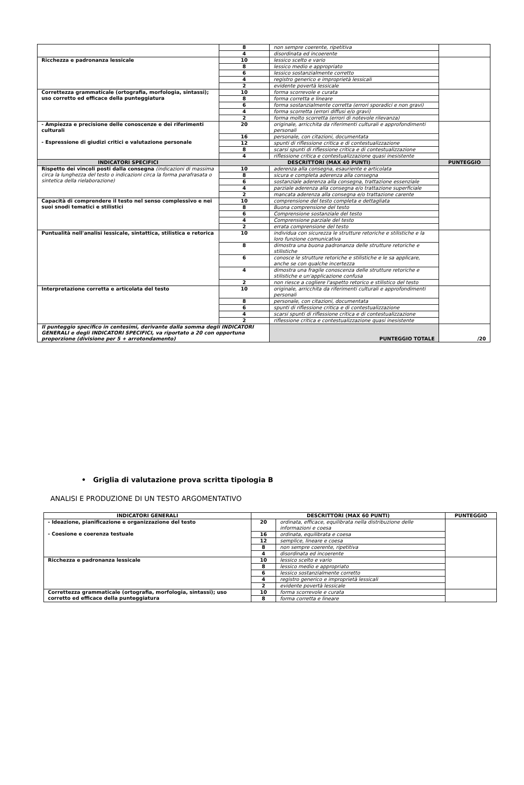| | 8 | non sempre coerente, ripetitiva | |
| | 4 | disordinata ed incoerente | |
| Ricchezza e padronanza lessicale | 10 | lessico scelto e vario | |
| | 8 | lessico medio e appropriato | |
| | 6 | lessico sostanzialmente corretto | |
| | 4 | registro generico e improprietà lessicali | |
| | 2 | evidente povertà lessicale | |
| Correttezza grammaticale (ortografia, morfologia, sintassi); uso corretto ed efficace della punteggiatura | 10 | forma scorrevole e curata | |
| | 8 | forma corretta e lineare | |
| | 6 | forma sostanzialmente corretta (errori sporadici e non gravi) | |
| | 4 | forma scorretta (errori diffusi e/o gravi) | |
| | 2 | forma molto scorretta (errori di notevole rilevanza) | |
| - Ampiezza e precisione delle conoscenze e dei riferimenti culturali - Espressione di giudizi critici e valutazione personale | 20 | originale, arricchita da riferimenti culturali e approfondimenti personali | |
| | 16 | personale, con citazioni, documentata | |
| | 12 | spunti di riflessione critica e di contestualizzazione | |
| | 8 | scarsi spunti di riflessione critica e di contestualizzazione | |
| | 4 | riflessione critica e contestualizzazione quasi inesistente | |
| INDICATORI SPECIFICI | DESCRITTORI (MAX 40 PUNTI) | | PUNTEGGIO |
| Rispetto dei vincoli posti dalla consegna (indicazioni di massima circa la lunghezza del testo o indicazioni circa la forma parafrasata o sintetica della rielaborazione) | 10 | aderenza alla consegna, esauriente e articolata | |
| | 8 | sicura e completa aderenza alla consegna | |
| | 6 | sostanziale aderenza alla consegna, trattazione essenziale | |
| | 4 | parziale aderenza alla consegna e/o trattazione superficiale | |
| | 2 | mancata aderenza alla consegna e/o trattazione carente | |
| Capacità di comprendere il testo nel senso complessivo e nei suoi snodi tematici e stilistici | 10 | comprensione del testo completa e dettagliata | |
| | 8 | Buona comprensione del testo | |
| | 6 | Comprensione sostanziale del testo | |
| | 4 | Comprensione parziale del testo | |
| | 2 | errata comprensione del testo | |
| Puntualità nell'analisi lessicale, sintattica, stilistica e retorica | 10 | individua con sicurezza le strutture retoriche e stilistiche e la loro funzione comunicativa | |
| | 8 | dimostra una buona padronanza delle strutture retoriche e stilistiche | |
| | 6 | conosce le strutture retoriche e stilistiche e le sa applicare, anche se con qualche incertezza | |
| | 4 | dimostra una fragile conoscenza delle strutture retoriche e stilistiche e un'applicazione confusa | |
| | 2 | non riesce a cogliere l'aspetto retorico e stilistico del testo | |
| Interpretazione corretta e articolata del testo | 10 | originale, arricchita da riferimenti culturali e approfondimenti personali | |
| | 8 | personale, con citazioni, documentata | |
| | 6 | spunti di riflessione critica e di contestualizzazione | |
| | 4 | scarsi spunti di riflessione critica e di contestualizzazione | |
| | 2 | riflessione critica e contestualizzazione quasi inesistente | |
| Il punteggio specifico in centesimi, derivante dalla somma degli INDICATORI GENERALI e degli INDICATORI SPECIFICI, va riportato a 20 con opportuna proporzione (divisione per 5 + arrotondamento) | | PUNTEGGIO TOTALE | /20 |
• Griglia di valutazione prova scritta tipologia B
ANALISI E PRODUZIONE DI UN TESTO ARGOMENTATIVO
| INDICATORI GENERALI | DESCRITTORI (MAX 60 PUNTI) | | PUNTEGGIO |
| --- | --- | --- | --- |
| - Ideazione, pianificazione e organizzazione del testo - Coesione e coerenza testuale | 20 | ordinata, efficace, equilibrata nella distribuzione delle informazioni e coesa | |
| | 16 | ordinata, equilibrata e coesa | |
| | 12 | semplice, lineare e coesa | |
| | 8 | non sempre coerente, ripetitiva | |
| | 4 | disordinata ed incoerente | |
| Ricchezza e padronanza lessicale | 10 | lessico scelto e vario | |
| | 8 | lessico medio e appropriato | |
| | 6 | lessico sostanzialmente corretto | |
| | 4 | registro generico e improprietà lessicali | |
| | 2 | evidente povertà lessicale | |
| Correttezza grammaticale (ortografia, morfologia, sintassi); uso corretto ed efficace della punteggiatura | 10 | forma scorrevole e curata | |
| | 8 | forma corretta e lineare | |